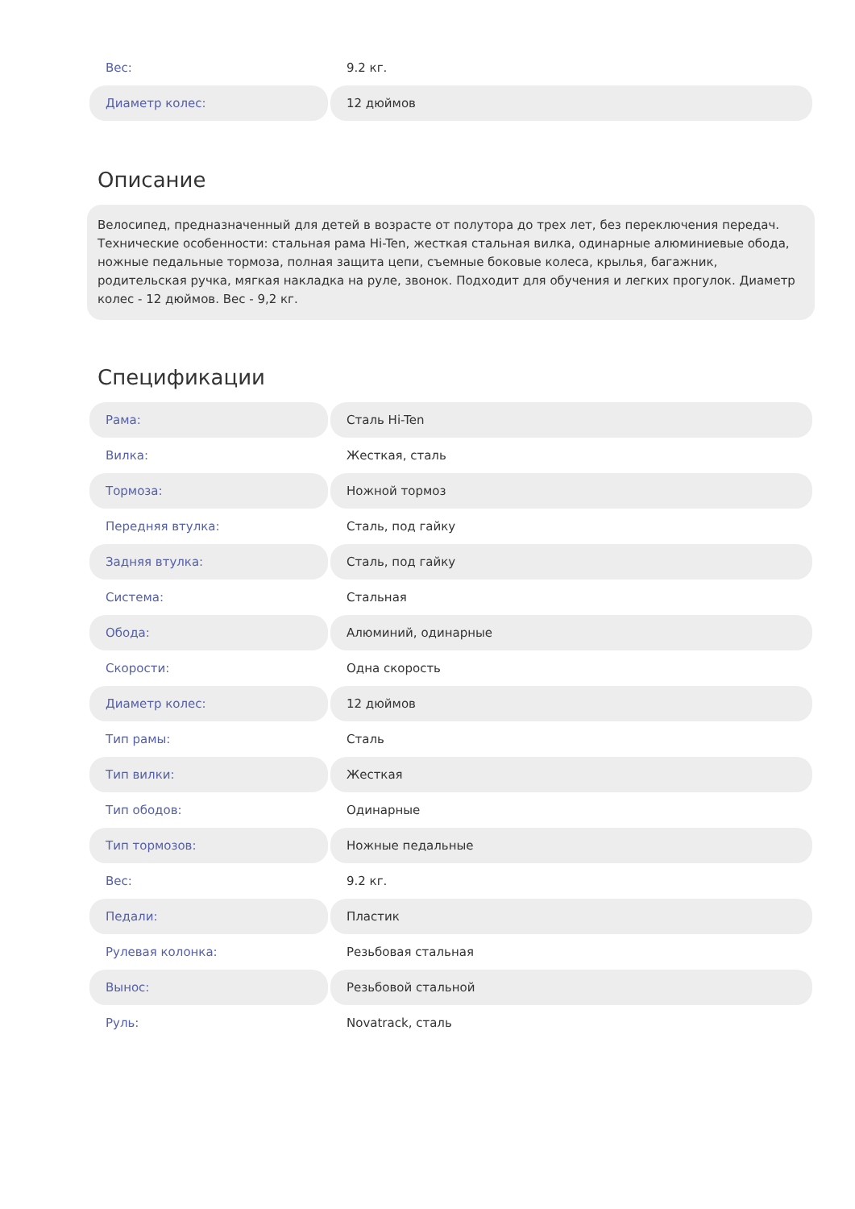| Вес: | 9.2 кг. |
| Диаметр колес: | 12 дюймов |
Описание
Велосипед, предназначенный для детей в возрасте от полутора до трех лет, без переключения передач. Технические особенности: стальная рама Hi-Ten, жесткая стальная вилка, одинарные алюминиевые обода, ножные педальные тормоза, полная защита цепи, съемные боковые колеса, крылья, багажник, родительская ручка, мягкая накладка на руле, звонок. Подходит для обучения и легких прогулок. Диаметр колес - 12 дюймов. Вес - 9,2 кг.
Спецификации
| Рама: | Сталь Hi-Ten |
| Вилка: | Жесткая, сталь |
| Тормоза: | Ножной тормоз |
| Передняя втулка: | Сталь, под гайку |
| Задняя втулка: | Сталь, под гайку |
| Система: | Стальная |
| Обода: | Алюминий, одинарные |
| Скорости: | Одна скорость |
| Диаметр колес: | 12 дюймов |
| Тип рамы: | Сталь |
| Тип вилки: | Жесткая |
| Тип ободов: | Одинарные |
| Тип тормозов: | Ножные педальные |
| Вес: | 9.2 кг. |
| Педали: | Пластик |
| Рулевая колонка: | Резьбовая стальная |
| Вынос: | Резьбовой стальной |
| Руль: | Novatrack, сталь |